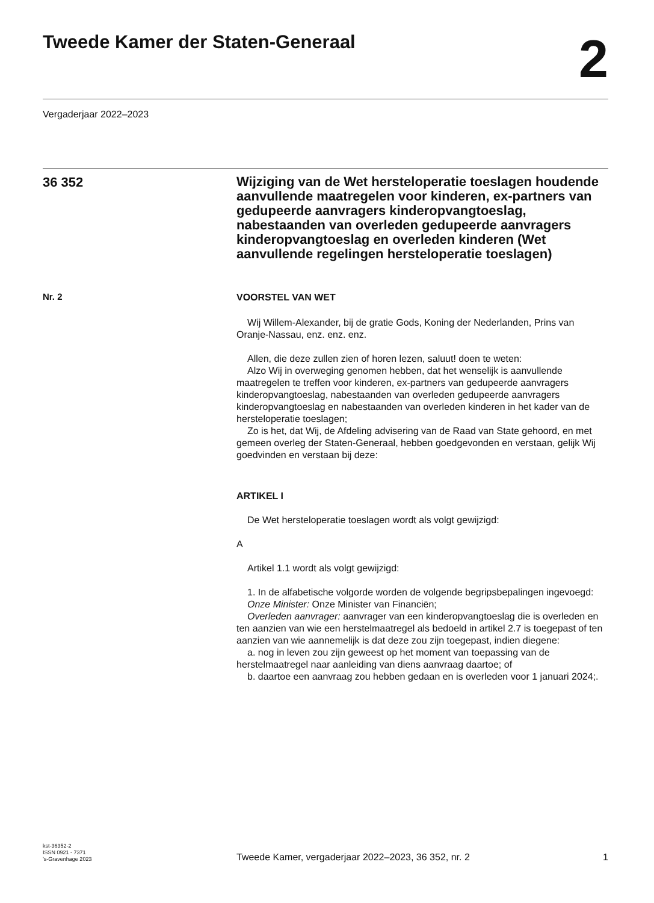Tweede Kamer der Staten-Generaal
2
Vergaderjaar 2022–2023
36 352
Wijziging van de Wet hersteloperatie toeslagen houdende aanvullende maatregelen voor kinderen, ex-partners van gedupeerde aanvragers kinderopvangtoeslag, nabestaanden van overleden gedupeerde aanvragers kinderopvangtoeslag en overleden kinderen (Wet aanvullende regelingen hersteloperatie toeslagen)
Nr. 2
VOORSTEL VAN WET
Wij Willem-Alexander, bij de gratie Gods, Koning der Nederlanden, Prins van Oranje-Nassau, enz. enz. enz.
Allen, die deze zullen zien of horen lezen, saluut! doen te weten:
Alzo Wij in overweging genomen hebben, dat het wenselijk is aanvullende maatregelen te treffen voor kinderen, ex-partners van gedupeerde aanvragers kinderopvangtoeslag, nabestaanden van overleden gedupeerde aanvragers kinderopvangtoeslag en nabestaanden van overleden kinderen in het kader van de hersteloperatie toeslagen;
Zo is het, dat Wij, de Afdeling advisering van de Raad van State gehoord, en met gemeen overleg der Staten-Generaal, hebben goedgevonden en verstaan, gelijk Wij goedvinden en verstaan bij deze:
ARTIKEL I
De Wet hersteloperatie toeslagen wordt als volgt gewijzigd:
A
Artikel 1.1 wordt als volgt gewijzigd:
1. In de alfabetische volgorde worden de volgende begripsbepalingen ingevoegd:
Onze Minister: Onze Minister van Financiën;
Overleden aanvrager: aanvrager van een kinderopvangtoeslag die is overleden en ten aanzien van wie een herstelmaatregel als bedoeld in artikel 2.7 is toegepast of ten aanzien van wie aannemelijk is dat deze zou zijn toegepast, indien diegene:
a. nog in leven zou zijn geweest op het moment van toepassing van de herstelmaatregel naar aanleiding van diens aanvraag daartoe; of
b. daartoe een aanvraag zou hebben gedaan en is overleden voor 1 januari 2024;.
kst-36352-2
ISSN 0921 - 7371
’s-Gravenhage 2023
Tweede Kamer, vergaderjaar 2022–2023, 36 352, nr. 2
1